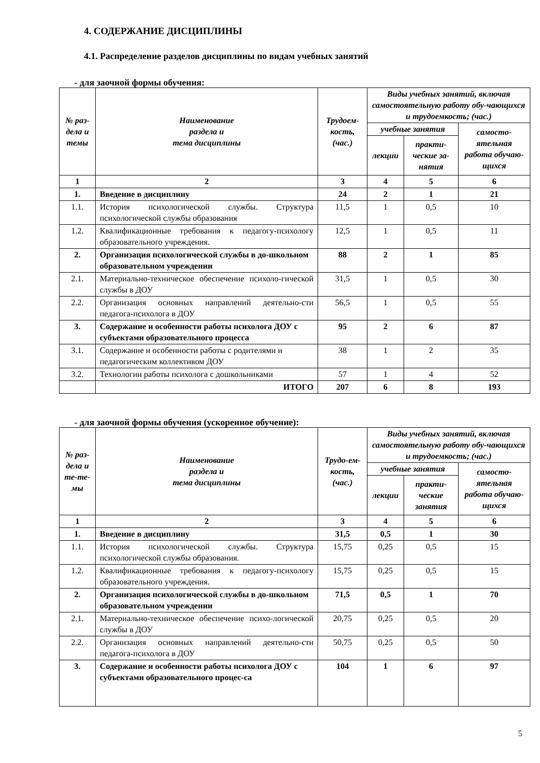4. СОДЕРЖАНИЕ ДИСЦИПЛИНЫ
4.1. Распределение разделов дисциплины по видам учебных занятий
- для заочной формы обучения:
| № раз-дела и темы | Наименование раздела и тема дисциплины | Трудоем-кость, (час.) | Виды учебных занятий, включая самостоятельную работу обу-чающихся и трудоемкость; (час.) | | |
| --- | --- | --- | --- | --- | --- |
| | | | учебные занятия | | самосто-ятельная работа обучаю-щихся |
| | | | лекции | практи-ческие за-нятия | |
| 1 | 2 | 3 | 4 | 5 | 6 |
| 1. | Введение в дисциплину | 24 | 2 | 1 | 21 |
| 1.1. | История психологической службы. Структура психологической службы образования | 11,5 | 1 | 0,5 | 10 |
| 1.2. | Квалификационные требования к педагогу-психологу образовательного учреждения. | 12,5 | 1 | 0,5 | 11 |
| 2. | Организация психологической службы в до-школьном образовательном учреждении | 88 | 2 | 1 | 85 |
| 2.1. | Материально-техническое обеспечение психоло-гической службы в ДОУ | 31,5 | 1 | 0,5 | 30 |
| 2.2. | Организация основных направлений деятельно-сти педагога-психолога в ДОУ | 56,5 | 1 | 0,5 | 55 |
| 3. | Содержание и особенности работы психолога ДОУ с субъектами образовательного процесса | 95 | 2 | 6 | 87 |
| 3.1. | Содержание и особенности работы с родителями и педагогическим коллективом ДОУ | 38 | 1 | 2 | 35 |
| 3.2. | Технологии работы психолога с дошкольниками | 57 | 1 | 4 | 52 |
| | ИТОГО | 207 | 6 | 8 | 193 |
- для заочной формы обучения (ускоренное обучение):
| № раз-дела и те-те-мы | Наименование раздела и тема дисциплины | Трудо-ем-кость, (час.) | Виды учебных занятий, включая самостоятельную работу обу-чающихся и трудоемкость; (час.) | | |
| --- | --- | --- | --- | --- | --- |
| | | | учебные занятия | | самосто-ятельная работа обучаю-щихся |
| | | | лекции | практи-ческие занятия | |
| 1 | 2 | 3 | 4 | 5 | 6 |
| 1. | Введение в дисциплину | 31,5 | 0,5 | 1 | 30 |
| 1.1. | История психологической службы. Структура психологической службы образования. | 15,75 | 0,25 | 0,5 | 15 |
| 1.2. | Квалификационные требования к педагогу-психологу образовательного учреждения. | 15,75 | 0,25 | 0,5 | 15 |
| 2. | Организация психологической службы в до-школьном образовательном учреждении | 71,5 | 0,5 | 1 | 70 |
| 2.1. | Материально-техническое обеспечение психо-логической службы в ДОУ | 20,75 | 0,25 | 0,5 | 20 |
| 2.2. | Организация основных направлений деятельно-сти педагога-психолога в ДОУ | 50,75 | 0,25 | 0,5 | 50 |
| 3. | Содержание и особенности работы психолога ДОУ с субъектами образовательного процес-са | 104 | 1 | 6 | 97 |
5